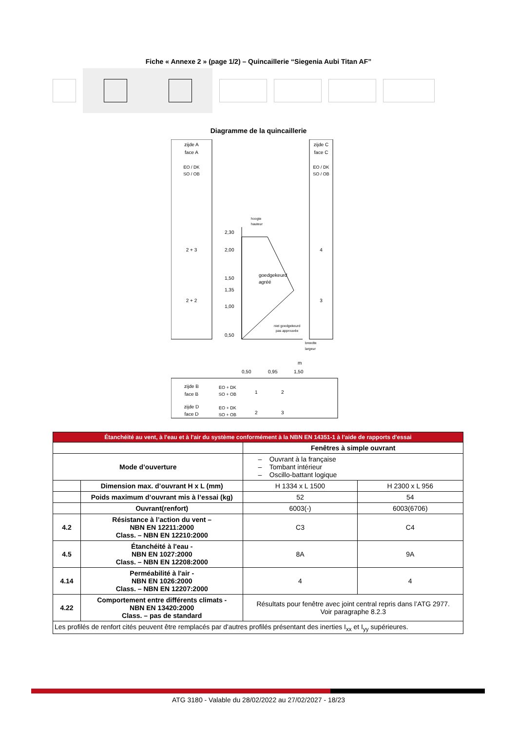Fiche « Annexe 2 » (page 1/2) – Quincaillerie “Siegenia Aubi Titan AF”
Diagramme de la quincaillerie
zijde A
face A
EO / DK
SO / OB
2 + 3
2 + 2
zijde C
face C
EO / DK
SO / OB
4
3
hoogte
hauteur
goedgekeurd
agréé
niet goedgekeurd
pas approuvée
breedte
largeur
2,30
2,00
1,50
1,35
1,00
0,50
0,50
0,95
1,50
m
zijde B
face B
zijde D
face D
EO + DK
SO + OB
EO + DK
SO + OB
1
2
2
3
| Étanchéité au vent, à l'eau et à l'air du système conformément à la NBN EN 14351-1 à l'aide de rapports d'essai | | | |
| | | Fenêtres à simple ouvrant | |
| Mode d’ouverture | | – Ouvrant à la française – Tombant intérieur – Oscillo-battant logique | |
| | Dimension max. d’ouvrant H x L (mm) | H 1334 x L 1500 | H 2300 x L 956 |
| | Poids maximum d’ouvrant mis à l’essai (kg) | 52 | 54 |
| | Ouvrant(renfort) | 6003(-) | 6003(6706) |
| 4.2 | Résistance à l’action du vent – NBN EN 12211:2000 Class. – NBN EN 12210:2000 | C3 | C4 |
| 4.5 | Étanchéité à l'eau - NBN EN 1027:2000 Class. – NBN EN 12208:2000 | 8A | 9A |
| 4.14 | Perméabilité à l'air - NBN EN 1026:2000 Class. – NBN EN 12207:2000 | 4 | 4 |
| 4.22 | Comportement entre différents climats - NBN EN 13420:2000 Class. – pas de standard | Résultats pour fenêtre avec joint central repris dans l’ATG 2977. Voir paragraphe 8.2.3 | |
| Les profilés de renfort cités peuvent être remplacés par d'autres profilés présentant des inerties I<sub>xx</sub> et I<sub>yy</sub> supérieures. | | | |
ATG 3180 - Valable du 28/02/2022 au 27/02/2027 - 18/23